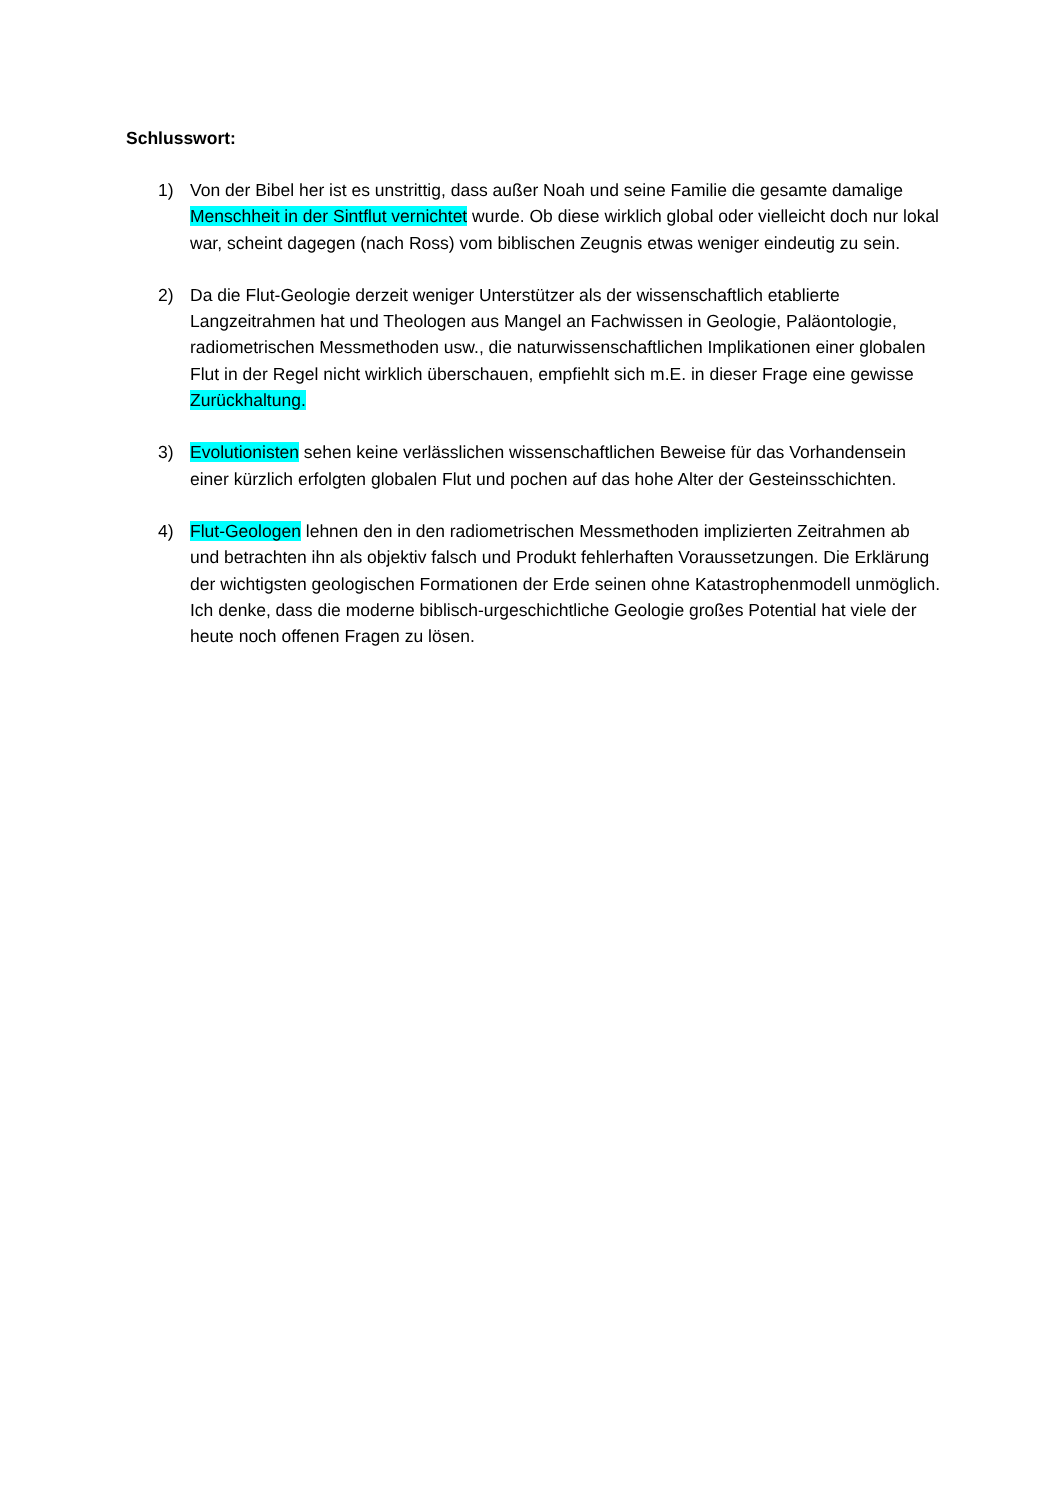Schlusswort:
1) Von der Bibel her ist es unstrittig, dass außer Noah und seine Familie die gesamte damalige Menschheit in der Sintflut vernichtet wurde. Ob diese wirklich global oder vielleicht doch nur lokal war, scheint dagegen (nach Ross) vom biblischen Zeugnis etwas weniger eindeutig zu sein.
2) Da die Flut-Geologie derzeit weniger Unterstützer als der wissenschaftlich etablierte Langzeitrahmen hat und Theologen aus Mangel an Fachwissen in Geologie, Paläontologie, radiometrischen Messmethoden usw., die naturwissenschaftlichen Implikationen einer globalen Flut in der Regel nicht wirklich überschauen, empfiehlt sich m.E. in dieser Frage eine gewisse Zurückhaltung.
3) Evolutionisten sehen keine verlässlichen wissenschaftlichen Beweise für das Vorhandensein einer kürzlich erfolgten globalen Flut und pochen auf das hohe Alter der Gesteinsschichten.
4) Flut-Geologen lehnen den in den radiometrischen Messmethoden implizierten Zeitrahmen ab und betrachten ihn als objektiv falsch und Produkt fehlerhaften Voraussetzungen. Die Erklärung der wichtigsten geologischen Formationen der Erde seinen ohne Katastrophenmodell unmöglich. Ich denke, dass die moderne biblisch-urgeschichtliche Geologie großes Potential hat viele der heute noch offenen Fragen zu lösen.